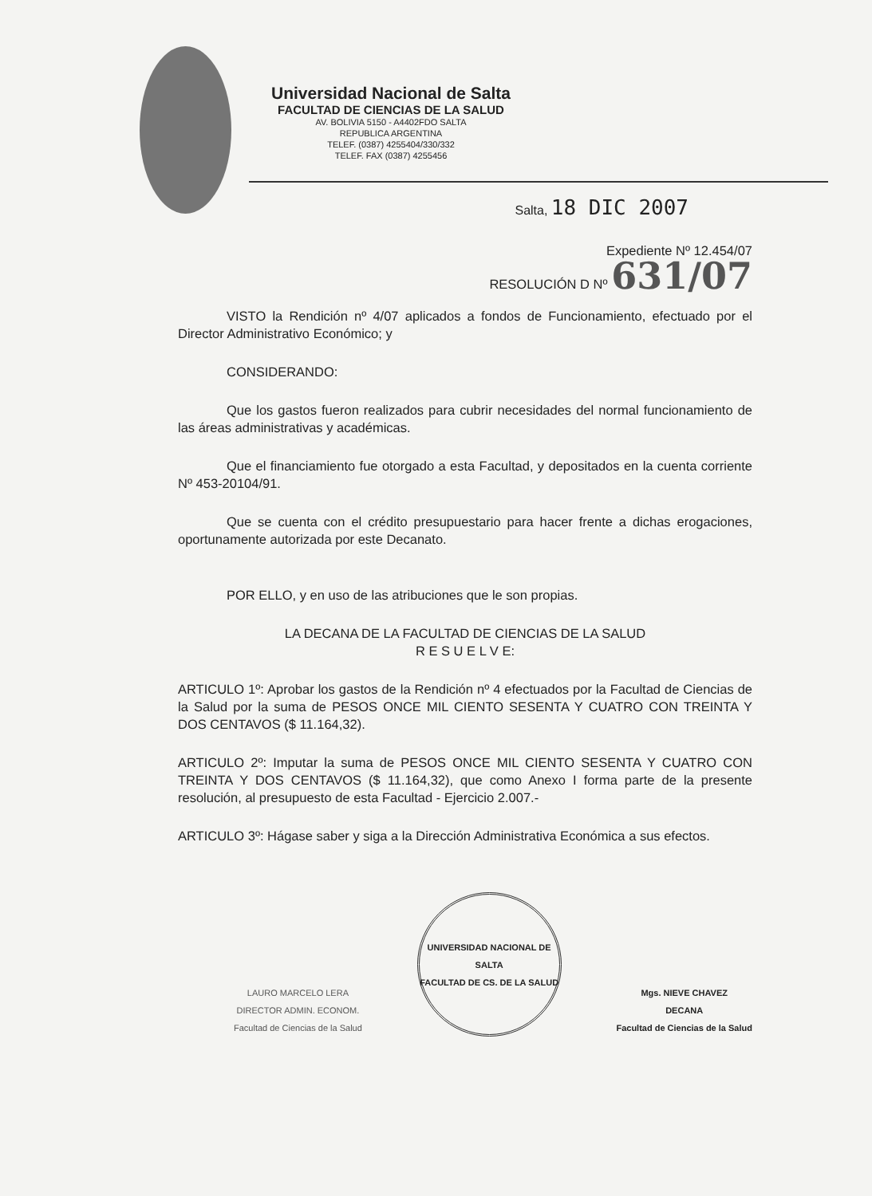Universidad Nacional de Salta
FACULTAD DE CIENCIAS DE LA SALUD
AV. BOLIVIA 5150 - A4402FDO SALTA
REPUBLICA ARGENTINA
TELEF. (0387) 4255404/330/332
TELEF. FAX (0387) 4255456
Salta, 18 DIC 2007
Expediente Nº 12.454/07
RESOLUCIÓN D Nº 631/07
VISTO la Rendición nº 4/07 aplicados a fondos de Funcionamiento, efectuado por el Director Administrativo Económico; y
CONSIDERANDO:
Que los gastos fueron realizados para cubrir necesidades del normal funcionamiento de las áreas administrativas y académicas.
Que el financiamiento fue otorgado a esta Facultad, y depositados en la cuenta corriente Nº 453-20104/91.
Que se cuenta con el crédito presupuestario para hacer frente a dichas erogaciones, oportunamente autorizada por este Decanato.
POR ELLO, y en uso de las atribuciones que le son propias.
LA DECANA DE LA FACULTAD DE CIENCIAS DE LA SALUD
R E S U E L V E:
ARTICULO 1º: Aprobar los gastos de la Rendición nº 4 efectuados por la Facultad de Ciencias de la Salud por la suma de PESOS ONCE MIL CIENTO SESENTA Y CUATRO CON TREINTA Y DOS CENTAVOS ($ 11.164,32).
ARTICULO 2º: Imputar la suma de PESOS ONCE MIL CIENTO SESENTA Y CUATRO CON TREINTA Y DOS CENTAVOS ($ 11.164,32), que como Anexo I forma parte de la presente resolución, al presupuesto de esta Facultad - Ejercicio 2.007.-
ARTICULO 3º: Hágase saber y siga a la Dirección Administrativa Económica a sus efectos.
LAURO MARCELO LERA
DIRECTOR ADMIN. ECONOM.
Facultad de Ciencias de la Salud
UNIVERSIDAD NACIONAL DE SALTA
FACULTAD DE CS. DE LA SALUD
Mgs. NIEVE CHAVEZ
DECANA
Facultad de Ciencias de la Salud